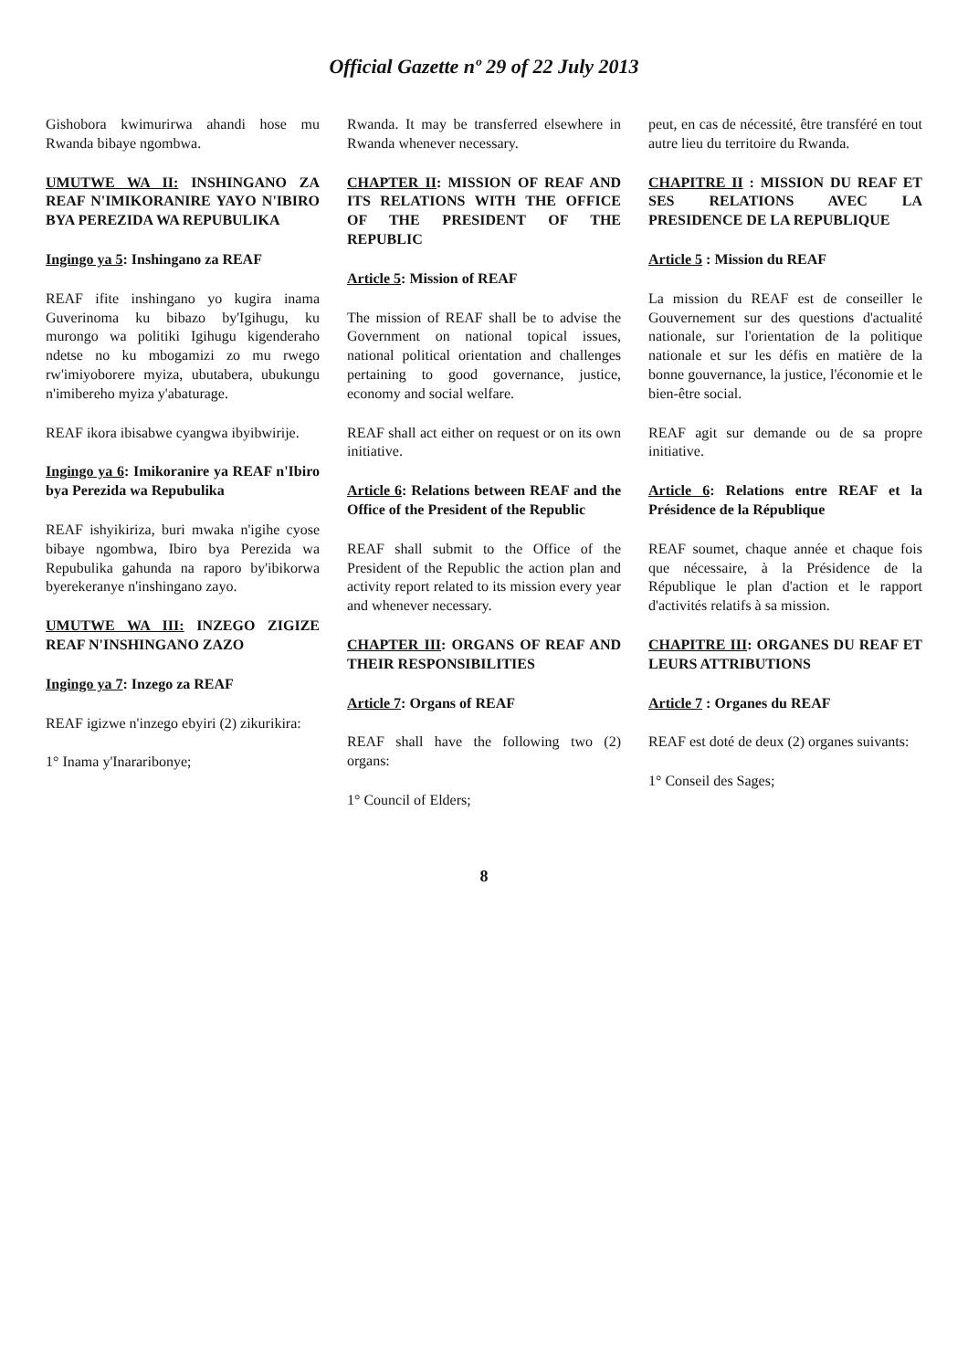Official Gazette nº 29 of 22 July 2013
Gishobora kwimurirwa ahandi hose mu Rwanda bibaye ngombwa.
UMUTWE WA II: INSHINGANO ZA REAF N'IMIKORANIRE YAYO N'IBIRO BYA PEREZIDA WA REPUBULIKA
Ingingo ya 5: Inshingano za REAF
REAF ifite inshingano yo kugira inama Guverinoma ku bibazo by'Igihugu, ku murongo wa politiki Igihugu kigenderaho ndetse no ku mbogamizi zo mu rwego rw'imiyoborere myiza, ubutabera, ubukungu n'imibereho myiza y'abaturage.
REAF ikora ibisabwe cyangwa ibyibwirije.
Ingingo ya 6: Imikoranire ya REAF n'Ibiro bya Perezida wa Repubulika
REAF ishyikiriza, buri mwaka n'igihe cyose bibaye ngombwa, Ibiro bya Perezida wa Repubulika gahunda na raporo by'ibikorwa byerekeranye n'inshingano zayo.
UMUTWE WA III: INZEGO ZIGIZE REAF N'INSHINGANO ZAZO
Ingingo ya 7: Inzego za REAF
REAF igizwe n'inzego ebyiri (2) zikurikira:
1° Inama y'Inararibonye;
Rwanda. It may be transferred elsewhere in Rwanda whenever necessary.
CHAPTER II: MISSION OF REAF AND ITS RELATIONS WITH THE OFFICE OF THE PRESIDENT OF THE REPUBLIC
Article 5: Mission of REAF
The mission of REAF shall be to advise the Government on national topical issues, national political orientation and challenges pertaining to good governance, justice, economy and social welfare.
REAF shall act either on request or on its own initiative.
Article 6: Relations between REAF and the Office of the President of the Republic
REAF shall submit to the Office of the President of the Republic the action plan and activity report related to its mission every year and whenever necessary.
CHAPTER III: ORGANS OF REAF AND THEIR RESPONSIBILITIES
Article 7: Organs of REAF
REAF shall have the following two (2) organs:
1° Council of Elders;
peut, en cas de nécessité, être transféré en tout autre lieu du territoire du Rwanda.
CHAPITRE II : MISSION DU REAF ET SES RELATIONS AVEC LA PRESIDENCE DE LA REPUBLIQUE
Article 5 : Mission du REAF
La mission du REAF est de conseiller le Gouvernement sur des questions d'actualité nationale, sur l'orientation de la politique nationale et sur les défis en matière de la bonne gouvernance, la justice, l'économie et le bien-être social.
REAF agit sur demande ou de sa propre initiative.
Article 6: Relations entre REAF et la Présidence de la République
REAF soumet, chaque année et chaque fois que nécessaire, à la Présidence de la République le plan d'action et le rapport d'activités relatifs à sa mission.
CHAPITRE III: ORGANES DU REAF ET LEURS ATTRIBUTIONS
Article 7 : Organes du REAF
REAF est doté de deux (2) organes suivants:
1° Conseil des Sages;
8